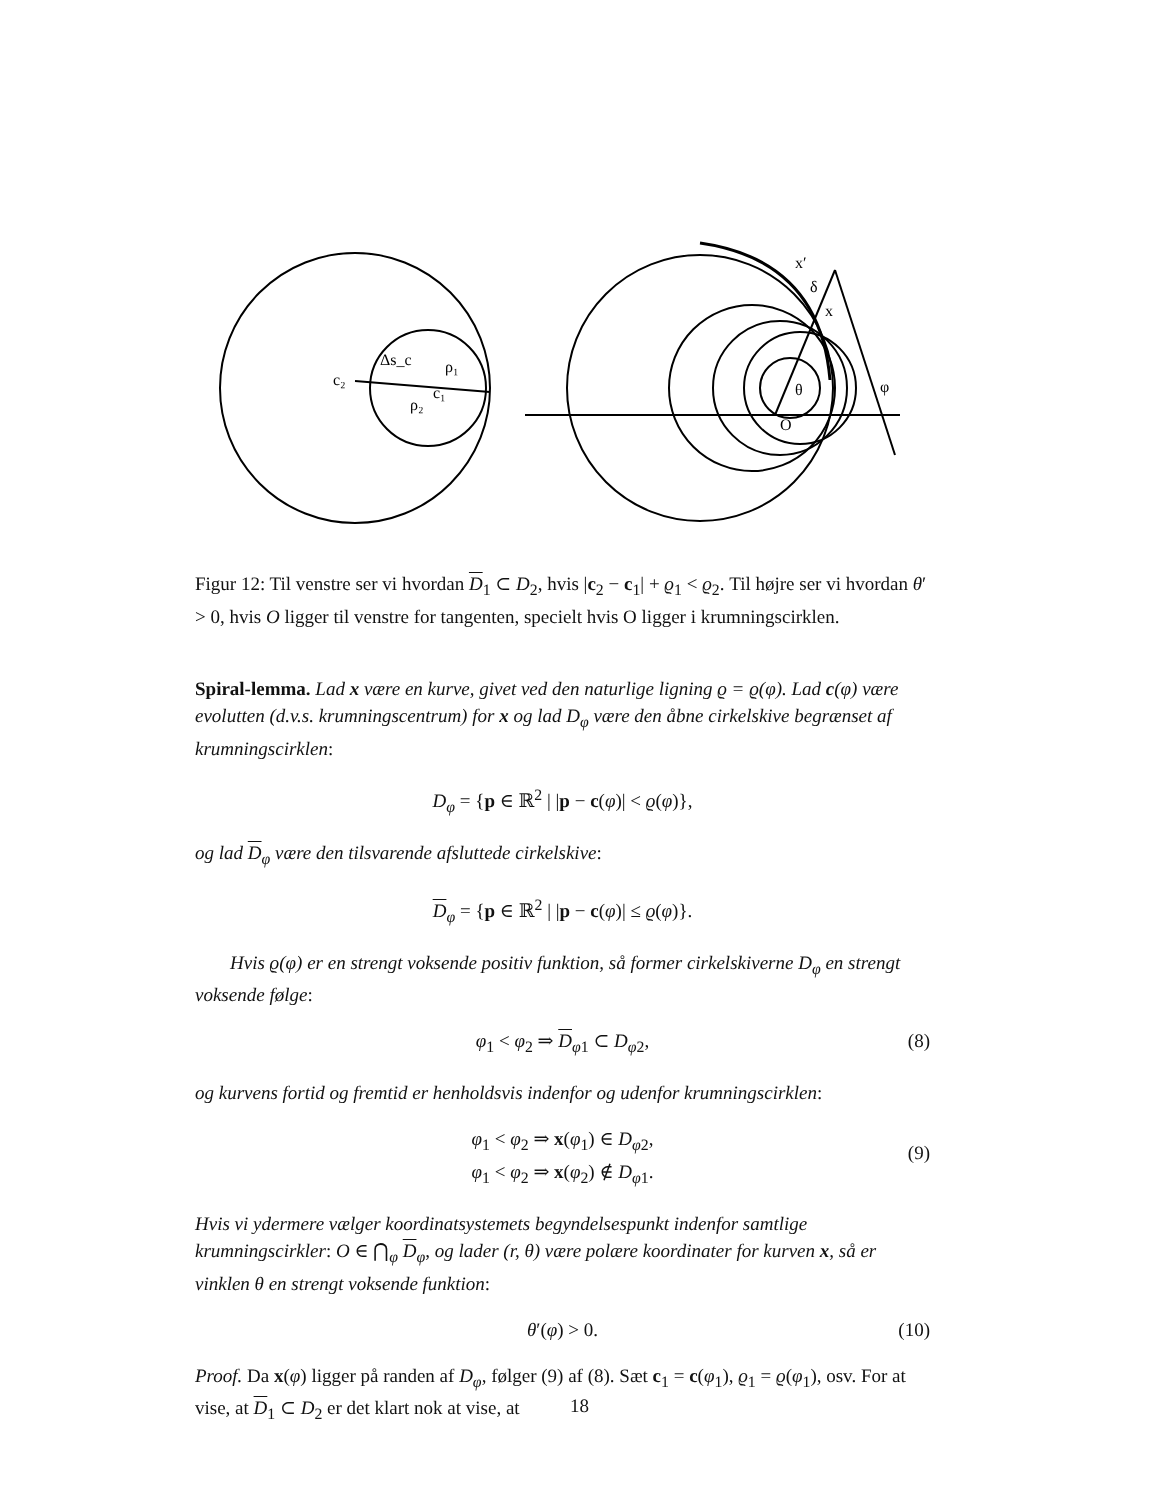c₂
c₁
Δs_c
ρ₁
ρ₂
x′
δ
x
θ
O
φ
Figur 12: Til venstre ser vi hvordan D<sub>1</sub> ⊂ D<sub>2</sub>, hvis |c<sub>2</sub> − c<sub>1</sub>| + ϱ<sub>1</sub> < ϱ<sub>2</sub>. Til højre ser vi hvordan θ′ > 0, hvis O ligger til venstre for tangenten, specielt hvis O ligger i krumningscirklen.
Spiral-lemma. Lad x være en kurve, givet ved den naturlige ligning ϱ = ϱ(φ). Lad c(φ) være evolutten (d.v.s. krumningscentrum) for x og lad D<sub>φ</sub> være den åbne cirkelskive begrænset af krumningscirklen:
D<sub>φ</sub> = {p ∈ ℝ<sup>2</sup> | |p − c(φ)| < ϱ(φ)},
og lad D<sub>φ</sub> være den tilsvarende afsluttede cirkelskive:
D<sub>φ</sub> = {p ∈ ℝ<sup>2</sup> | |p − c(φ)| ≤ ϱ(φ)}.
Hvis ϱ(φ) er en strengt voksende positiv funktion, så former cirkelskiverne D<sub>φ</sub> en strengt voksende følge:
φ<sub>1</sub> < φ<sub>2</sub> ⇒ D<sub>φ1</sub> ⊂ D<sub>φ2</sub>, (8)
og kurvens fortid og fremtid er henholdsvis indenfor og udenfor krumningscirklen:
φ<sub>1</sub> < φ<sub>2</sub> ⇒ x(φ<sub>1</sub>) ∈ D<sub>φ2</sub>,
φ<sub>1</sub> < φ<sub>2</sub> ⇒ x(φ<sub>2</sub>) ∉ D<sub>φ1</sub>.
(9)
Hvis vi ydermere vælger koordinatsystemets begyndelsespunkt indenfor samtlige krumningscirkler: O ∈ ⋂<sub>φ</sub> D<sub>φ</sub>, og lader (r, θ) være polære koordinater for kurven x, så er vinklen θ en strengt voksende funktion:
θ′(φ) > 0. (10)
Proof. Da x(φ) ligger på randen af D<sub>φ</sub>, følger (9) af (8). Sæt c<sub>1</sub> = c(φ<sub>1</sub>), ϱ<sub>1</sub> = ϱ(φ<sub>1</sub>), osv. For at vise, at D<sub>1</sub> ⊂ D<sub>2</sub> er det klart nok at vise, at
18